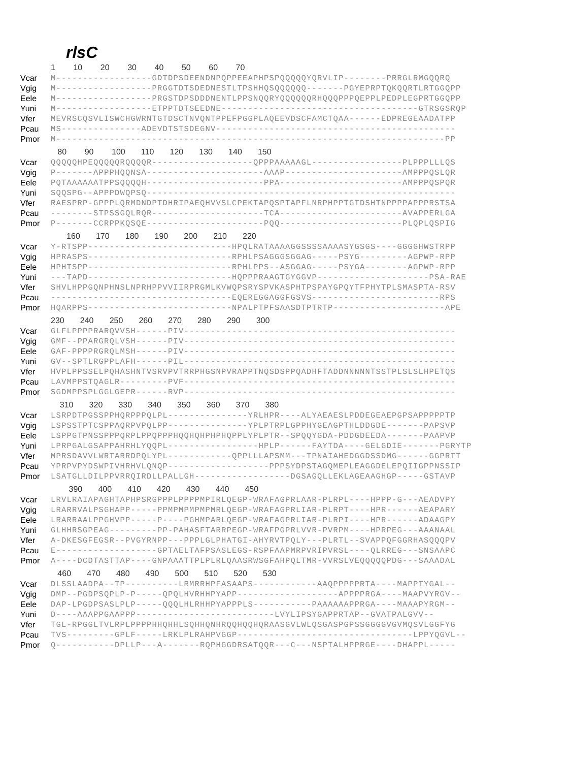rlsC
1 10 20 30 40 50 60 70
Vcar M------------------GDTDPSDEENDNPQPPEEAPHPSPQQQQQYQRVLIP--------PRRGLRMGQQRQ
Vgig M------------------PRGGTDTSDEDNESTLTPSHHQSQQQQQQ-------PGYEPRPTQKQQRTLRTGGQPP
Eele M------------------PRGSTDPSDDDNENTLPPSNQQRYQQQQQQRHQQQPPPQEPPLPEDPLEGPRTGGQPP
Yuni M------------------ETPPTDTSEEDNE-------------------------------------GTRSGSRQP
Vfer MEVRSCQSVLISWCHGWRNTGTDSCTNVQNTPPEFPGGPLAQEEVDSCFAMCTQAA------EDPREGEAADATPP
Pcau MS---------------ADEVDTSTSDEGNV---------------------------------------------
Pmor M-------------------------------------------------------------------------PP
80 90 100 110 120 130 140 150
Vcar QQQQQHPEQQQQQRQQQQR-------------------QPPPAAAAAGL-----------------PLPPPLLLQS
Vgig P-------APPPHQQNSA----------------------AAAP----------------------AMPPPQSLQR
Eele PQTAAAAAATPPSQQQQH----------------------PPA-----------------------AMPPPQSPQR
Yuni SQQSPG--APPPDWQPSQ----------------------------------------------------------
Vfer RAESPRP-GPPPLQRMDNDPTDHRIPAEQHVVSLCPEKTAPQSPTAPFLNRPHPPTGTDSHTNPPPPAPPPRSTSA
Pcau --------STPSSGQLRQR---------------------TCA-----------------------AVAPPERLGA
Pmor P-------CCRPPKQSQE----------------------PQQ-----------------------PLQPLQSPIG
160 170 180 190 200 210 220
Vcar Y-RTSPP---------------------------HPQLRATAAAAGGSSSSAAAASYGSGS----GGGGHWSTRPP
Vgig HPRASPS---------------------------RPHLPSAGGGSGGAG-----PSYG---------AGPWP-RPP
Eele HPHTSPP---------------------------RPHLPPS--ASGGAG-----PSYGA--------AGPWP-RPP
Yuni ---TAPD---------------------------HQPPPRAAGTGYGGVP---------------------PSA-RAE
Vfer SHVLHPPGQNPHNSLNPRHPPVVIIRPRGMLKVWQPSRYSPVKASPHTPSPAYGPQYTFPHYTPLSMASPTA-RSV
Pcau ----------------------------------EQEREGGAGGFGSVS------------------------RPS
Pmor HQARPPS---------------------------NPALPTPFSAASDTPTRTP---------------------APE
230 240 250 260 270 280 290 300
Vcar GLFLPPPPRARQVVSH------PIV---------------------------------------------------
Vgig GMF--PPARGRQLVSH------PIV---------------------------------------------------
Eele GAF-PPPPRGRQLMSH------PIV---------------------------------------------------
Yuni GV--SPTLRGPPLAFH------PIL---------------------------------------------------
Vfer HVPLPPSSELPQHASHNTVSRVPVTRRPHGSNPVRAPPTNQSDSPPQADHFTADDNNNNNTSSTPLSLSLHPETQS
Pcau LAVMPPSTQAGLR---------PVF---------------------------------------------------
Pmor SGDMPPSPLGGLGEPR------RVP---------------------------------------------------
310 320 330 340 350 360 370 380
Vcar LSRPDTPGSSPPHQRPPPQLPL---------------YRLHPR----ALYAEAESLPDDEGEAEPGPSAPPPPPTP
Vgig LSPSSTPTCSPPAQRPVPQLPP---------------YPLPTRPLGPPHYGEAGPTHLDDGDE-------PAPSVP
Eele LSPPGTPNSSPPPQRPLPPQPPPHQQHQHPHPHQPPLYPLPTR--SPQQYGDA-PDDGDEEDA-------PAAPVP
Yuni LPRPGALGSAPPAHRHLYQQPL-----------------HPLP------FAYTDA----GELGDIE-------PGRYTP
Vfer MPRSDAVVLWRTARRDPQLYPL------------QPPLLLAPSMM---TPNAIAHEDGGDSSDMG------GGPRTT
Pcau YPRPVPYDSWPIVHRHVLQNQP-------------------PPPSYDPSTAGQMEPLEAGGDELEPQIIGPPNSSIP
Pmor LSATGLLDILPPVRRQIRDLLPALLGH------------------DGSAGQLLEKLAGEAAGHGP-----GSTAVP
390 400 410 420 430 440 450
Vcar LRVLRAIAPAGHTAPHPSRGPPPLPPPPMPIRLQEGP-WRAFAGPRLAAR-PLRPL----HPPP-G---AEADVPY
Vgig LRARRVALPSGHAPP-----PPMPMPMPMPMRLQEGP-WRAFAGPRLIAR-PLRPT----HPR------AEAPARY
Eele LRARRAALPPGHVPP-----P----PGHMPARLQEGP-WRAFAGPRLIAR-PLRPI----HPR------ADAAGPY
Yuni GLHHRSGPEAG---------PP-PAHASFTARRPEGP-WRAFPGPRLVVR-PVRPM----HPRPEG---AAANAAL
Vfer A-DKESGFEGSR--PVGYRNPP---PPPLGLPHATGI-AHYRVTPQLY---PLRTL--SVAPPQFGGRHASQQQPV
Pcau E-------------------GPTAELTAFPSASLEGS-RSPFAAPMRPVRIPVRSL----QLRREG---SNSAAPC
Pmor A----DCDTASTTAP----GNPAAATTPLPLRLQAASRWSGFAHPQLTMR-VVRSLVEQQQQQPDG---SAAADAL
460 470 480 490 500 510 520 530
Vcar DLSSLAADPA--TP----------LRMRRHPFASAAPS------------AAQPPPPPRTA----MAPPTYGAL--
Vgig DMP--PGDPSQPLP-P-----QPQLHVRHHPYAPP-------------------APPPPRGA----MAAPVYRGV--
Eele DAP-LPGDPSASLPLP-----QQQLHLRHHPYAPPPLS-----------PAAAAAAPPRGA----MAAAPYRGM--
Yuni D----AAAPPGAAPPP--------------------------LVYLIPSYGAPPRTAP--GVATPALGVV--
Vfer TGL-RPGGLTVLRPLPPPPHHQHHLSQHHQNHRQQHQQHQRAASGVLWLQSGASPGPSSGGGGVGVMQSVLGGFYG
Pcau TVS---------GPLF-----LRKLPLRAHPVGGP---------------------------------LPPYQGVL--
Pmor Q-----------DPLLP---A-------RQPHGGDRSATQQR---C---NSPTALHPPRGE----DHAPPL-----